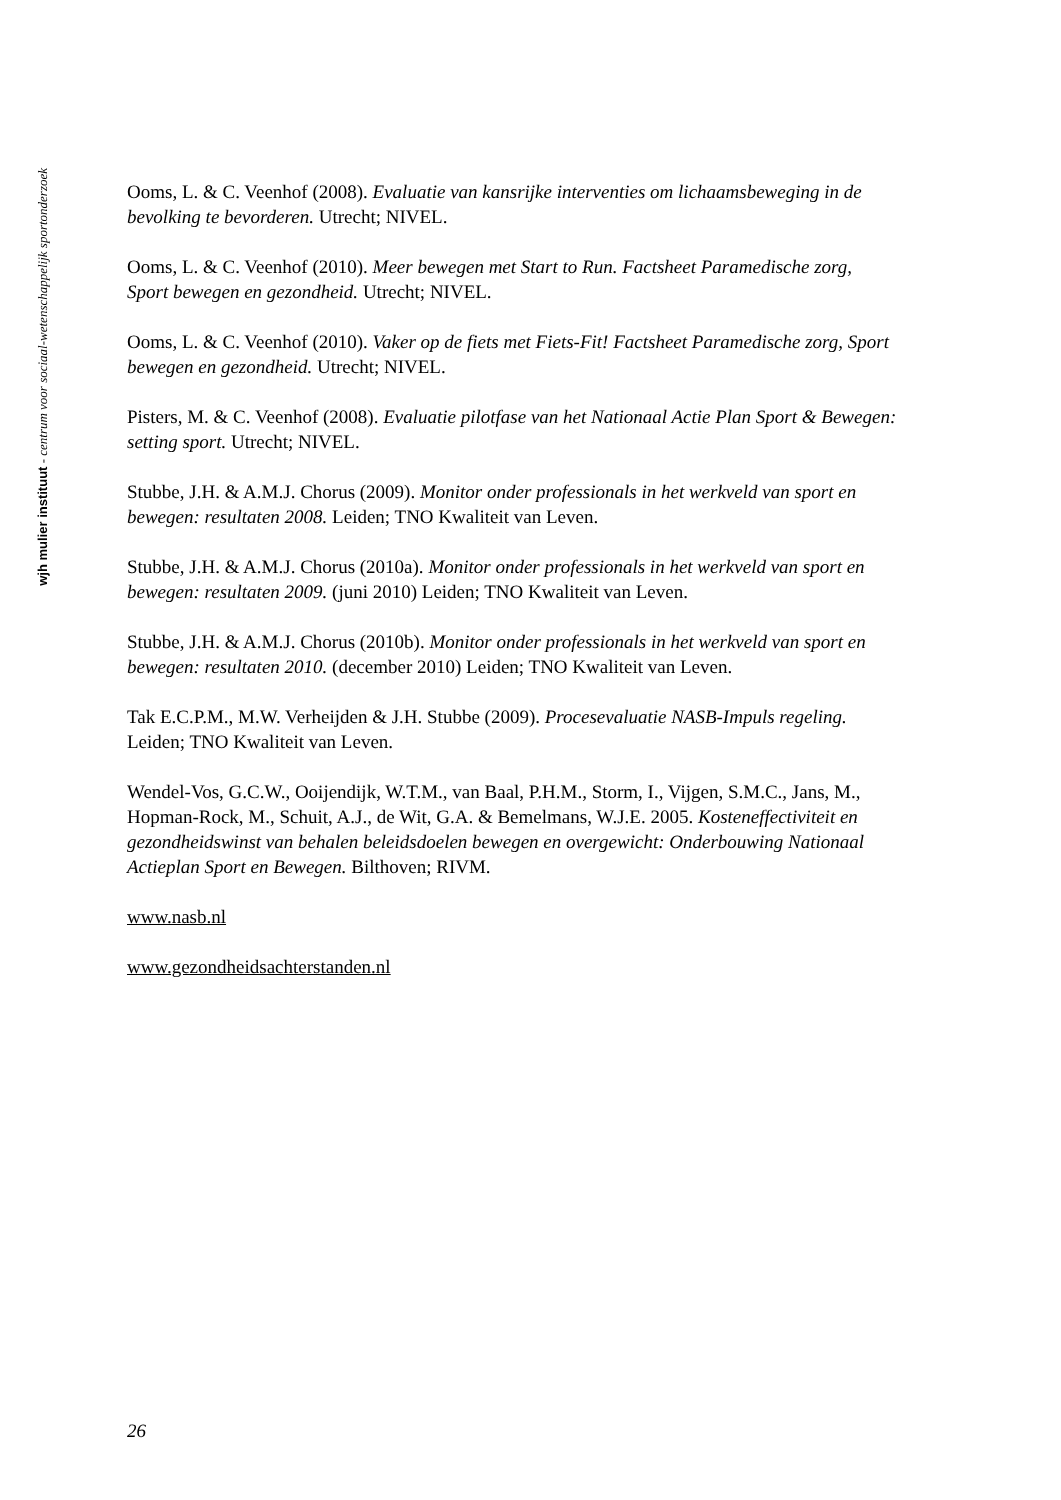wjh mulier instituut - centrum voor sociaal-wetenschappelijk sportonderzoek
Ooms, L. & C. Veenhof (2008). Evaluatie van kansrijke interventies om lichaamsbeweging in de bevolking te bevorderen. Utrecht; NIVEL.
Ooms, L. & C. Veenhof (2010). Meer bewegen met Start to Run. Factsheet Paramedische zorg, Sport bewegen en gezondheid. Utrecht; NIVEL.
Ooms, L. & C. Veenhof (2010). Vaker op de fiets met Fiets-Fit! Factsheet Paramedische zorg, Sport bewegen en gezondheid. Utrecht; NIVEL.
Pisters, M. & C. Veenhof (2008). Evaluatie pilotfase van het Nationaal Actie Plan Sport & Bewegen: setting sport. Utrecht; NIVEL.
Stubbe, J.H. & A.M.J. Chorus (2009). Monitor onder professionals in het werkveld van sport en bewegen: resultaten 2008. Leiden; TNO Kwaliteit van Leven.
Stubbe, J.H. & A.M.J. Chorus (2010a). Monitor onder professionals in het werkveld van sport en bewegen: resultaten 2009. (juni 2010) Leiden; TNO Kwaliteit van Leven.
Stubbe, J.H. & A.M.J. Chorus (2010b). Monitor onder professionals in het werkveld van sport en bewegen: resultaten 2010. (december 2010) Leiden; TNO Kwaliteit van Leven.
Tak E.C.P.M., M.W. Verheijden & J.H. Stubbe (2009). Procesevaluatie NASB-Impuls regeling. Leiden; TNO Kwaliteit van Leven.
Wendel-Vos, G.C.W., Ooijendijk, W.T.M., van Baal, P.H.M., Storm, I., Vijgen, S.M.C., Jans, M., Hopman-Rock, M., Schuit, A.J., de Wit, G.A. & Bemelmans, W.J.E. 2005. Kosteneffectiviteit en gezondheidswinst van behalen beleidsdoelen bewegen en overgewicht: Onderbouwing Nationaal Actieplan Sport en Bewegen. Bilthoven; RIVM.
www.nasb.nl
www.gezondheidsachterstanden.nl
26